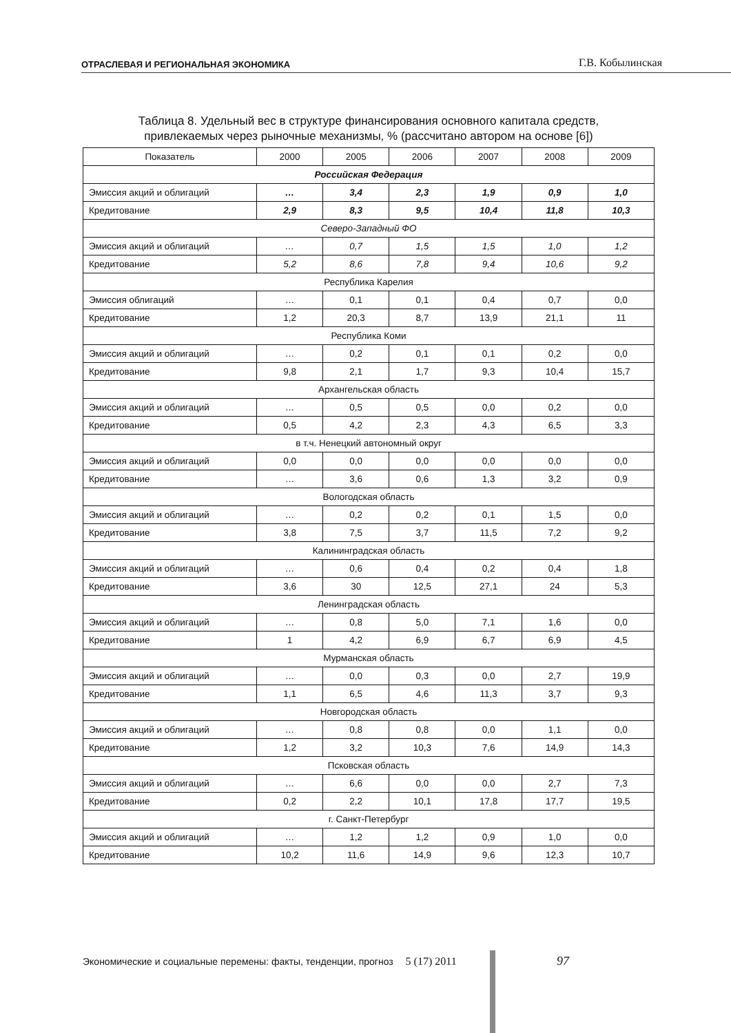ОТРАСЛЕВАЯ И РЕГИОНАЛЬНАЯ ЭКОНОМИКА
Г.В. Кобылинская
Таблица 8. Удельный вес в структуре финансирования основного капитала средств,
привлекаемых через рыночные механизмы, % (рассчитано автором на основе [6])
| Показатель | 2000 | 2005 | 2006 | 2007 | 2008 | 2009 |
| --- | --- | --- | --- | --- | --- | --- |
| Российская Федерация | | | | | | |
| Эмиссия акций и облигаций | … | 3,4 | 2,3 | 1,9 | 0,9 | 1,0 |
| Кредитование | 2,9 | 8,3 | 9,5 | 10,4 | 11,8 | 10,3 |
| Северо-Западный ФО | | | | | | |
| Эмиссия акций и облигаций | … | 0,7 | 1,5 | 1,5 | 1,0 | 1,2 |
| Кредитование | 5,2 | 8,6 | 7,8 | 9,4 | 10,6 | 9,2 |
| Республика Карелия | | | | | | |
| Эмиссия облигаций | … | 0,1 | 0,1 | 0,4 | 0,7 | 0,0 |
| Кредитование | 1,2 | 20,3 | 8,7 | 13,9 | 21,1 | 11 |
| Республика Коми | | | | | | |
| Эмиссия акций и облигаций | … | 0,2 | 0,1 | 0,1 | 0,2 | 0,0 |
| Кредитование | 9,8 | 2,1 | 1,7 | 9,3 | 10,4 | 15,7 |
| Архангельская область | | | | | | |
| Эмиссия акций и облигаций | … | 0,5 | 0,5 | 0,0 | 0,2 | 0,0 |
| Кредитование | 0,5 | 4,2 | 2,3 | 4,3 | 6,5 | 3,3 |
| в т.ч. Ненецкий автономный округ | | | | | | |
| Эмиссия акций и облигаций | 0,0 | 0,0 | 0,0 | 0,0 | 0,0 | 0,0 |
| Кредитование | … | 3,6 | 0,6 | 1,3 | 3,2 | 0,9 |
| Вологодская область | | | | | | |
| Эмиссия акций и облигаций | … | 0,2 | 0,2 | 0,1 | 1,5 | 0,0 |
| Кредитование | 3,8 | 7,5 | 3,7 | 11,5 | 7,2 | 9,2 |
| Калининградская область | | | | | | |
| Эмиссия акций и облигаций | … | 0,6 | 0,4 | 0,2 | 0,4 | 1,8 |
| Кредитование | 3,6 | 30 | 12,5 | 27,1 | 24 | 5,3 |
| Ленинградская область | | | | | | |
| Эмиссия акций и облигаций | … | 0,8 | 5,0 | 7,1 | 1,6 | 0,0 |
| Кредитование | 1 | 4,2 | 6,9 | 6,7 | 6,9 | 4,5 |
| Мурманская область | | | | | | |
| Эмиссия акций и облигаций | … | 0,0 | 0,3 | 0,0 | 2,7 | 19,9 |
| Кредитование | 1,1 | 6,5 | 4,6 | 11,3 | 3,7 | 9,3 |
| Новгородская область | | | | | | |
| Эмиссия акций и облигаций | … | 0,8 | 0,8 | 0,0 | 1,1 | 0,0 |
| Кредитование | 1,2 | 3,2 | 10,3 | 7,6 | 14,9 | 14,3 |
| Псковская область | | | | | | |
| Эмиссия акций и облигаций | … | 6,6 | 0,0 | 0,0 | 2,7 | 7,3 |
| Кредитование | 0,2 | 2,2 | 10,1 | 17,8 | 17,7 | 19,5 |
| г. Санкт-Петербург | | | | | | |
| Эмиссия акций и облигаций | … | 1,2 | 1,2 | 0,9 | 1,0 | 0,0 |
| Кредитование | 10,2 | 11,6 | 14,9 | 9,6 | 12,3 | 10,7 |
Экономические и социальные перемены: факты, тенденции, прогноз 5 (17) 2011
97